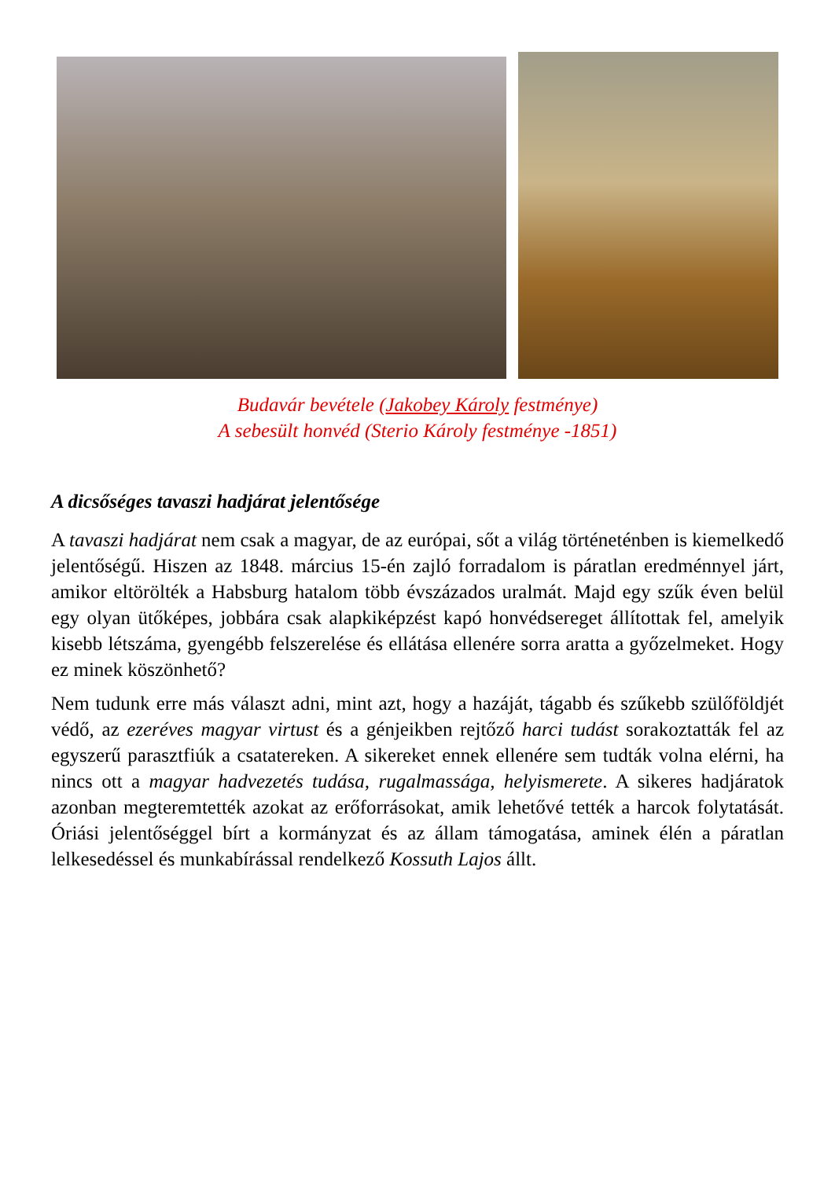Budavár bevétele (Jakobey Károly festménye)
A sebesült honvéd (Sterio Károly festménye -1851)
A dicsőséges tavaszi hadjárat jelentősége
A tavaszi hadjárat nem csak a magyar, de az európai, sőt a világ történetén­ben is kiemelkedő jelentőségű. Hiszen az 1848. március 15-én zajló forradalom is páratlan eredménnyel járt, amikor eltörölték a Habsburg hatalom több évszázados uralmát. Majd egy szűk éven belül egy olyan ütőképes, jobbára csak alapkiképzést kapó honvédsereget állítottak fel, amelyik kisebb létszáma, gyengébb felszerelése és ellátása ellenére sorra aratta a győzelmeket. Hogy ez minek köszönhető?
Nem tudunk erre más választ adni, mint azt, hogy a hazáját, tágabb és szűkebb szülőföldjét védő, az ezeréves magyar virtust és a génjeikben rejtőző harci tudást sorakoztatták fel az egyszerű parasztfiúk a csatatereken. A sikereket ennek ellenére sem tudták volna elérni, ha nincs ott a magyar hadvezetés tudása, rugalmassága, helyismerete. A sikeres hadjáratok azonban megteremtették azokat az erőforrásokat, amik lehetővé tették a harcok folytatását. Óriási jelentőséggel bírt a kormányzat és az állam támogatása, aminek élén a páratlan lelkesedéssel és munkabírással rendelkező Kossuth Lajos állt.